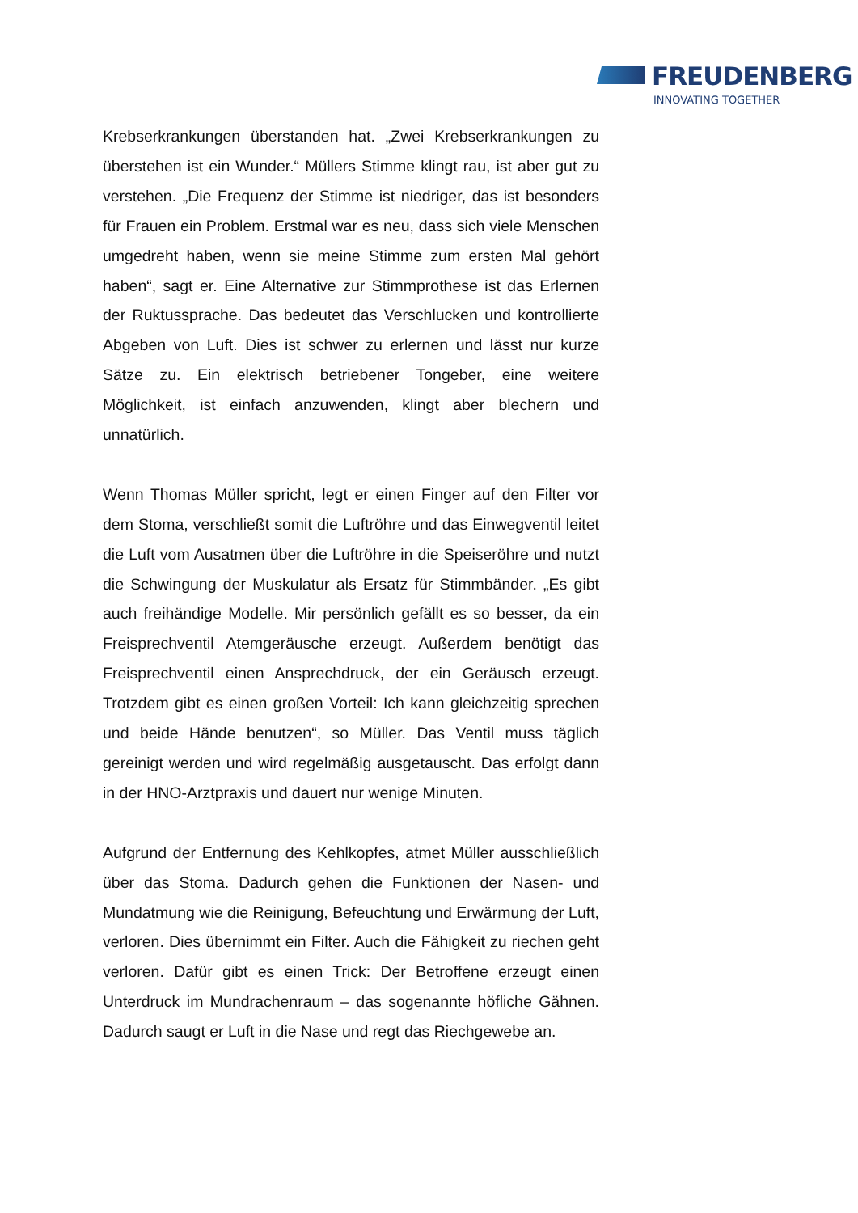FREUDENBERG
INNOVATING TOGETHER
Krebserkrankungen überstanden hat. „Zwei Krebserkrankungen zu überstehen ist ein Wunder.“ Müllers Stimme klingt rau, ist aber gut zu verstehen. „Die Frequenz der Stimme ist niedriger, das ist besonders für Frauen ein Problem. Erstmal war es neu, dass sich viele Menschen umgedreht haben, wenn sie meine Stimme zum ersten Mal gehört haben“, sagt er. Eine Alternative zur Stimmprothese ist das Erlernen der Ruktussprache. Das bedeutet das Verschlucken und kontrollierte Abgeben von Luft. Dies ist schwer zu erlernen und lässt nur kurze Sätze zu. Ein elektrisch betriebener Tongeber, eine weitere Möglichkeit, ist einfach anzuwenden, klingt aber blechern und unnatürlich.
Wenn Thomas Müller spricht, legt er einen Finger auf den Filter vor dem Stoma, verschließt somit die Luftröhre und das Einwegventil leitet die Luft vom Ausatmen über die Luftröhre in die Speiseröhre und nutzt die Schwingung der Muskulatur als Ersatz für Stimmbänder. „Es gibt auch freihändige Modelle. Mir persönlich gefällt es so besser, da ein Freisprechventil Atemgeräusche erzeugt. Außerdem benötigt das Freisprechventil einen Ansprechdruck, der ein Geräusch erzeugt. Trotzdem gibt es einen großen Vorteil: Ich kann gleichzeitig sprechen und beide Hände benutzen“, so Müller. Das Ventil muss täglich gereinigt werden und wird regelmäßig ausgetauscht. Das erfolgt dann in der HNO-Arztpraxis und dauert nur wenige Minuten.
Aufgrund der Entfernung des Kehlkopfes, atmet Müller ausschließlich über das Stoma. Dadurch gehen die Funktionen der Nasen- und Mundatmung wie die Reinigung, Befeuchtung und Erwärmung der Luft, verloren. Dies übernimmt ein Filter. Auch die Fähigkeit zu riechen geht verloren. Dafür gibt es einen Trick: Der Betroffene erzeugt einen Unterdruck im Mundrachenraum – das sogenannte höfliche Gähnen. Dadurch saugt er Luft in die Nase und regt das Riechgewebe an.